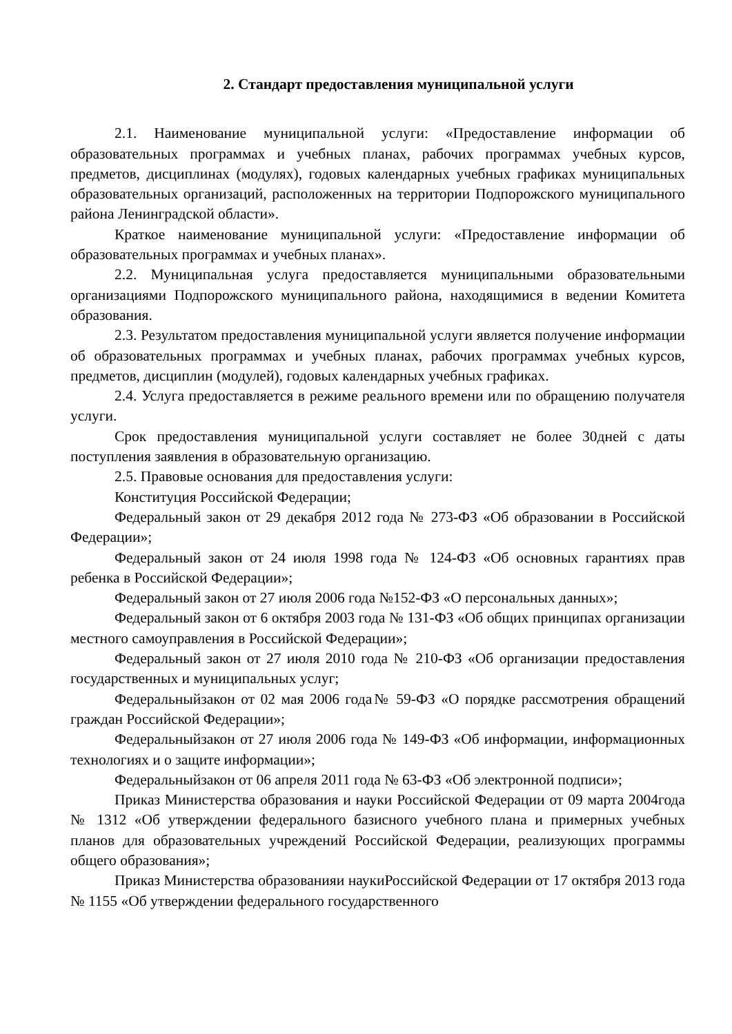2. Стандарт предоставления муниципальной услуги
2.1. Наименование муниципальной услуги: «Предоставление информации об образовательных программах и учебных планах, рабочих программах учебных курсов, предметов, дисциплинах (модулях), годовых календарных учебных графиках муниципальных образовательных организаций, расположенных на территории Подпорожского муниципального района Ленинградской области».
Краткое наименование муниципальной услуги: «Предоставление информации об образовательных программах и учебных планах».
2.2. Муниципальная услуга предоставляется муниципальными образовательными организациями Подпорожского муниципального района, находящимися в ведении Комитета образования.
2.3. Результатом предоставления муниципальной услуги является получение информации об образовательных программах и учебных планах, рабочих программах учебных курсов, предметов, дисциплин (модулей), годовых календарных учебных графиках.
2.4. Услуга предоставляется в режиме реального времени или по обращению получателя услуги.
Срок предоставления муниципальной услуги составляет не более 30дней с даты поступления заявления в образовательную организацию.
2.5. Правовые основания для предоставления услуги:
Конституция Российской Федерации;
Федеральный закон от 29 декабря 2012 года № 273-ФЗ «Об образовании в Российской Федерации»;
Федеральный закон от 24 июля 1998 года № 124-ФЗ «Об основных гарантиях прав ребенка в Российской Федерации»;
Федеральный закон от 27 июля 2006 года №152-ФЗ «О персональных данных»;
Федеральный закон от 6 октября 2003 года № 131-ФЗ «Об общих принципах организации местного самоуправления в Российской Федерации»;
Федеральный закон от 27 июля 2010 года № 210-ФЗ «Об организации предоставления государственных и муниципальных услуг;
Федеральныйзакон от 02 мая 2006 года№ 59-ФЗ «О порядке рассмотрения обращений граждан Российской Федерации»;
Федеральныйзакон от 27 июля 2006 года № 149-ФЗ «Об информации, информационных технологиях и о защите информации»;
Федеральныйзакон от 06 апреля 2011 года № 63-ФЗ «Об электронной подписи»;
Приказ Министерства образования и науки Российской Федерации от 09 марта 2004года № 1312 «Об утверждении федерального базисного учебного плана и примерных учебных планов для образовательных учреждений Российской Федерации, реализующих программы общего образования»;
Приказ Министерства образованияи наукиРоссийской Федерации от 17 октября 2013 года № 1155 «Об утверждении федерального государственного